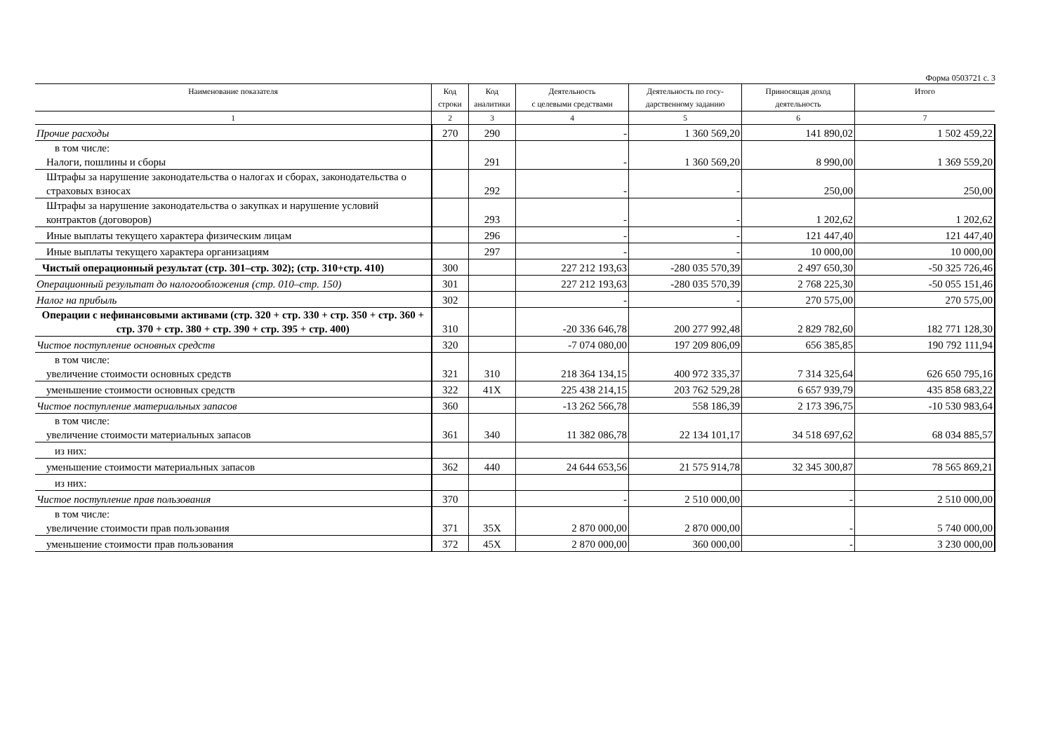Форма 0503721 с. 3
| Наименование показателя | Код строки | Код аналитики | Деятельность с целевыми средствами | Деятельность по госу- дарственному заданию | Приносящая доход деятельность | Итого |
| --- | --- | --- | --- | --- | --- | --- |
| 1 | 2 | 3 | 4 | 5 | 6 | 7 |
| Прочие расходы | 270 | 290 | - | 1 360 569,20 | 141 890,02 | 1 502 459,22 |
| в том числе: Налоги, пошлины и сборы | | 291 | - | 1 360 569,20 | 8 990,00 | 1 369 559,20 |
| Штрафы за нарушение законодательства о налогах и сборах, законодательства о страховых взносах | | 292 | - | - | 250,00 | 250,00 |
| Штрафы за нарушение законодательства о закупках и нарушение условий контрактов (договоров) | | 293 | - | - | 1 202,62 | 1 202,62 |
| Иные выплаты текущего характера физическим лицам | | 296 | - | - | 121 447,40 | 121 447,40 |
| Иные выплаты текущего характера организациям | | 297 | - | - | 10 000,00 | 10 000,00 |
| Чистый операционный результат (стр. 301–стр. 302); (стр. 310+стр. 410) | 300 | | 227 212 193,63 | -280 035 570,39 | 2 497 650,30 | -50 325 726,46 |
| Операционный результат до налогообложения (стр. 010–стр. 150) | 301 | | 227 212 193,63 | -280 035 570,39 | 2 768 225,30 | -50 055 151,46 |
| Налог на прибыль | 302 | | - | - | 270 575,00 | 270 575,00 |
| Операции с нефинансовыми активами (стр. 320 + стр. 330 + стр. 350 + стр. 360 + стр. 370 + стр. 380 + стр. 390 + стр. 395 + стр. 400) | 310 | | -20 336 646,78 | 200 277 992,48 | 2 829 782,60 | 182 771 128,30 |
| Чистое поступление основных средств | 320 | | -7 074 080,00 | 197 209 806,09 | 656 385,85 | 190 792 111,94 |
| в том числе: увеличение стоимости основных средств | 321 | 310 | 218 364 134,15 | 400 972 335,37 | 7 314 325,64 | 626 650 795,16 |
| уменьшение стоимости основных средств | 322 | 41X | 225 438 214,15 | 203 762 529,28 | 6 657 939,79 | 435 858 683,22 |
| Чистое поступление материальных запасов | 360 | | -13 262 566,78 | 558 186,39 | 2 173 396,75 | -10 530 983,64 |
| в том числе: увеличение стоимости материальных запасов | 361 | 340 | 11 382 086,78 | 22 134 101,17 | 34 518 697,62 | 68 034 885,57 |
| из них: | | | | | | |
| уменьшение стоимости материальных запасов | 362 | 440 | 24 644 653,56 | 21 575 914,78 | 32 345 300,87 | 78 565 869,21 |
| из них: | | | | | | |
| Чистое поступление прав пользования | 370 | | - | 2 510 000,00 | - | 2 510 000,00 |
| в том числе: увеличение стоимости прав пользования | 371 | 35X | 2 870 000,00 | 2 870 000,00 | - | 5 740 000,00 |
| уменьшение стоимости прав пользования | 372 | 45X | 2 870 000,00 | 360 000,00 | - | 3 230 000,00 |